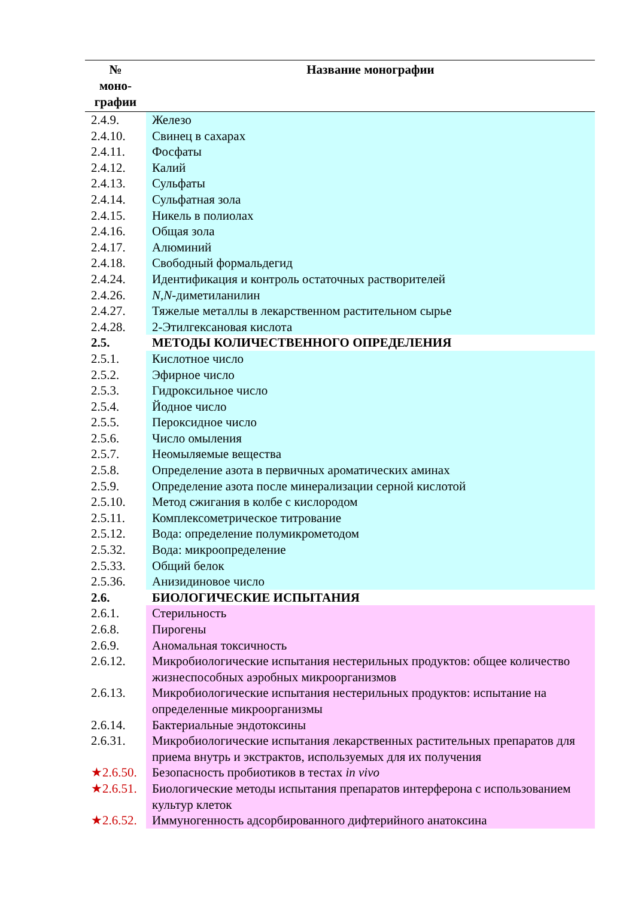| № моно- графии | Название монографии |
| --- | --- |
| 2.4.9. | Железо |
| 2.4.10. | Свинец в сахарах |
| 2.4.11. | Фосфаты |
| 2.4.12. | Калий |
| 2.4.13. | Сульфаты |
| 2.4.14. | Сульфатная зола |
| 2.4.15. | Никель в полиолах |
| 2.4.16. | Общая зола |
| 2.4.17. | Алюминий |
| 2.4.18. | Свободный формальдегид |
| 2.4.24. | Идентификация и контроль остаточных растворителей |
| 2.4.26. | N , N -диметиланилин |
| 2.4.27. | Тяжелые металлы в лекарственном растительном сырье |
| 2.4.28. | 2-Этилгексановая кислота |
| 2.5. | МЕТОДЫ КОЛИЧЕСТВЕННОГО ОПРЕДЕЛЕНИЯ |
| 2.5.1. | Кислотное число |
| 2.5.2. | Эфирное число |
| 2.5.3. | Гидроксильное число |
| 2.5.4. | Йодное число |
| 2.5.5. | Пероксидное число |
| 2.5.6. | Число омыления |
| 2.5.7. | Неомыляемые вещества |
| 2.5.8. | Определение азота в первичных ароматических аминах |
| 2.5.9. | Определение азота после минерализации серной кислотой |
| 2.5.10. | Метод сжигания в колбе с кислородом |
| 2.5.11. | Комплексометрическое титрование |
| 2.5.12. | Вода: определение полумикрометодом |
| 2.5.32. | Вода: микроопределение |
| 2.5.33. | Общий белок |
| 2.5.36. | Анизидиновое число |
| 2.6. | БИОЛОГИЧЕСКИЕ ИСПЫТАНИЯ |
| 2.6.1. | Стерильность |
| 2.6.8. | Пирогены |
| 2.6.9. | Аномальная токсичность |
| 2.6.12. | Микробиологические испытания нестерильных продуктов: общее количество жизнеспособных аэробных микроорганизмов |
| 2.6.13. | Микробиологические испытания нестерильных продуктов: испытание на определенные микроорганизмы |
| 2.6.14. | Бактериальные эндотоксины |
| 2.6.31. | Микробиологические испытания лекарственных растительных препаратов для приема внутрь и экстрактов, используемых для их получения |
| ★2.6.50. | Безопасность пробиотиков в тестах in vivo |
| ★2.6.51. | Биологические методы испытания препаратов интерферона с использованием культур клеток |
| ★2.6.52. | Иммуногенность адсорбированного дифтерийного анатоксина |